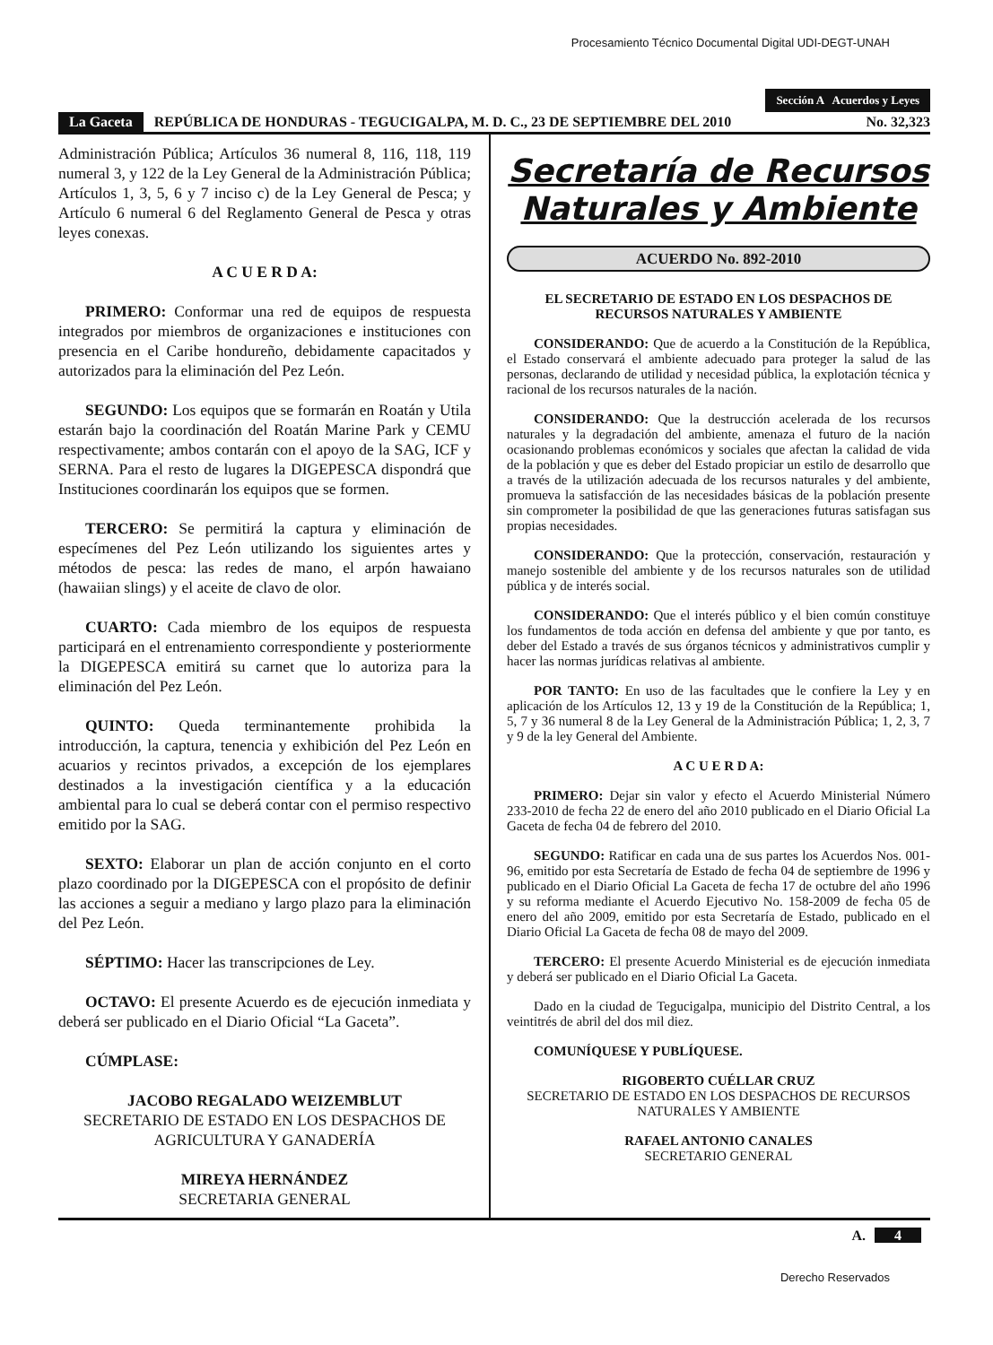Procesamiento Técnico Documental Digital UDI-DEGT-UNAH
Sección A Acuerdos y Leyes
La Gaceta REPÚBLICA DE HONDURAS - TEGUCIGALPA, M. D. C., 23 DE SEPTIEMBRE DEL 2010 No. 32,323
Administración Pública; Artículos 36 numeral 8, 116, 118, 119 numeral 3, y 122 de la Ley General de la Administración Pública; Artículos 1, 3, 5, 6 y 7 inciso c) de la Ley General de Pesca; y Artículo 6 numeral 6 del Reglamento General de Pesca y otras leyes conexas.
A C U E R D A:
PRIMERO: Conformar una red de equipos de respuesta integrados por miembros de organizaciones e instituciones con presencia en el Caribe hondureño, debidamente capacitados y autorizados para la eliminación del Pez León.
SEGUNDO: Los equipos que se formarán en Roatán y Utila estarán bajo la coordinación del Roatán Marine Park y CEMU respectivamente; ambos contarán con el apoyo de la SAG, ICF y SERNA. Para el resto de lugares la DIGEPESCA dispondrá que Instituciones coordinarán los equipos que se formen.
TERCERO: Se permitirá la captura y eliminación de especímenes del Pez León utilizando los siguientes artes y métodos de pesca: las redes de mano, el arpón hawaiano (hawaiian slings) y el aceite de clavo de olor.
CUARTO: Cada miembro de los equipos de respuesta participará en el entrenamiento correspondiente y posteriormente la DIGEPESCA emitirá su carnet que lo autoriza para la eliminación del Pez León.
QUINTO: Queda terminantemente prohibida la introducción, la captura, tenencia y exhibición del Pez León en acuarios y recintos privados, a excepción de los ejemplares destinados a la investigación científica y a la educación ambiental para lo cual se deberá contar con el permiso respectivo emitido por la SAG.
SEXTO: Elaborar un plan de acción conjunto en el corto plazo coordinado por la DIGEPESCA con el propósito de definir las acciones a seguir a mediano y largo plazo para la eliminación del Pez León.
SÉPTIMO: Hacer las transcripciones de Ley.
OCTAVO: El presente Acuerdo es de ejecución inmediata y deberá ser publicado en el Diario Oficial “La Gaceta”.
CÚMPLASE:
JACOBO REGALADO WEIZEMBLUT
SECRETARIO DE ESTADO EN LOS DESPACHOS DE AGRICULTURA Y GANADERÍA
MIREYA HERNÁNDEZ
SECRETARIA GENERAL
Secretaría de Recursos Naturales y Ambiente
ACUERDO No. 892-2010
EL SECRETARIO DE ESTADO EN LOS DESPACHOS DE RECURSOS NATURALES Y AMBIENTE
CONSIDERANDO: Que de acuerdo a la Constitución de la República, el Estado conservará el ambiente adecuado para proteger la salud de las personas, declarando de utilidad y necesidad pública, la explotación técnica y racional de los recursos naturales de la nación.
CONSIDERANDO: Que la destrucción acelerada de los recursos naturales y la degradación del ambiente, amenaza el futuro de la nación ocasionando problemas económicos y sociales que afectan la calidad de vida de la población y que es deber del Estado propiciar un estilo de desarrollo que a través de la utilización adecuada de los recursos naturales y del ambiente, promueva la satisfacción de las necesidades básicas de la población presente sin comprometer la posibilidad de que las generaciones futuras satisfagan sus propias necesidades.
CONSIDERANDO: Que la protección, conservación, restauración y manejo sostenible del ambiente y de los recursos naturales son de utilidad pública y de interés social.
CONSIDERANDO: Que el interés público y el bien común constituye los fundamentos de toda acción en defensa del ambiente y que por tanto, es deber del Estado a través de sus órganos técnicos y administrativos cumplir y hacer las normas jurídicas relativas al ambiente.
POR TANTO: En uso de las facultades que le confiere la Ley y en aplicación de los Artículos 12, 13 y 19 de la Constitución de la República; 1, 5, 7 y 36 numeral 8 de la Ley General de la Administración Pública; 1, 2, 3, 7 y 9 de la ley General del Ambiente.
A C U E R D A:
PRIMERO: Dejar sin valor y efecto el Acuerdo Ministerial Número 233-2010 de fecha 22 de enero del año 2010 publicado en el Diario Oficial La Gaceta de fecha 04 de febrero del 2010.
SEGUNDO: Ratificar en cada una de sus partes los Acuerdos Nos. 001-96, emitido por esta Secretaría de Estado de fecha 04 de septiembre de 1996 y publicado en el Diario Oficial La Gaceta de fecha 17 de octubre del año 1996 y su reforma mediante el Acuerdo Ejecutivo No. 158-2009 de fecha 05 de enero del año 2009, emitido por esta Secretaría de Estado, publicado en el Diario Oficial La Gaceta de fecha 08 de mayo del 2009.
TERCERO: El presente Acuerdo Ministerial es de ejecución inmediata y deberá ser publicado en el Diario Oficial La Gaceta.
Dado en la ciudad de Tegucigalpa, municipio del Distrito Central, a los veintitrés de abril del dos mil diez.
COMUNÍQUESE Y PUBLÍQUESE.
RIGOBERTO CUÉLLAR CRUZ
SECRETARIO DE ESTADO EN LOS DESPACHOS DE RECURSOS NATURALES Y AMBIENTE
RAFAEL ANTONIO CANALES
SECRETARIO GENERAL
A. 4
Derecho Reservados